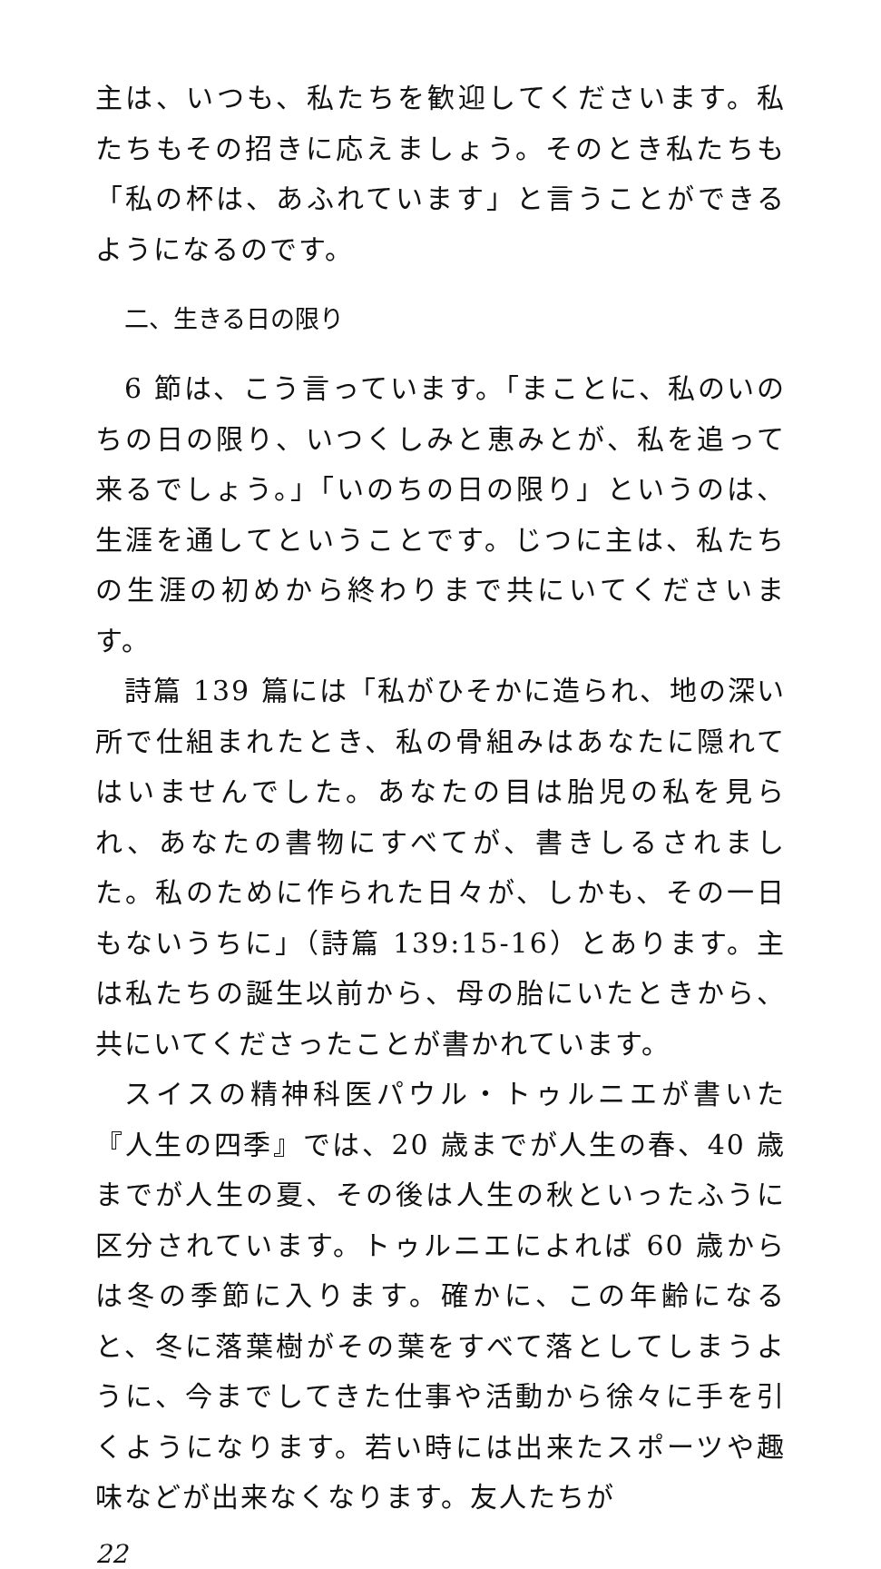主は、いつも、私たちを歓迎してくださいます。私たちもその招きに応えましょう。そのとき私たちも「私の杯は、あふれています」と言うことができるようになるのです。
二、生きる日の限り
6 節は、こう言っています。「まことに、私のいのちの日の限り、いつくしみと恵みとが、私を追って来るでしょう。」「いのちの日の限り」というのは、生涯を通してということです。じつに主は、私たちの生涯の初めから終わりまで共にいてくださいます。
詩篇 139 篇には「私がひそかに造られ、地の深い所で仕組まれたとき、私の骨組みはあなたに隠れてはいませんでした。あなたの目は胎児の私を見られ、あなたの書物にすべてが、書きしるされました。私のために作られた日々が、しかも、その一日もないうちに」（詩篇 139:15-16）とあります。主は私たちの誕生以前から、母の胎にいたときから、共にいてくださったことが書かれています。
スイスの精神科医パウル・トゥルニエが書いた『人生の四季』では、20 歳までが人生の春、40 歳までが人生の夏、その後は人生の秋といったふうに区分されています。トゥルニエによれば 60 歳からは冬の季節に入ります。確かに、この年齢になると、冬に落葉樹がその葉をすべて落としてしまうように、今までしてきた仕事や活動から徐々に手を引くようになります。若い時には出来たスポーツや趣味などが出来なくなります。友人たちが
22